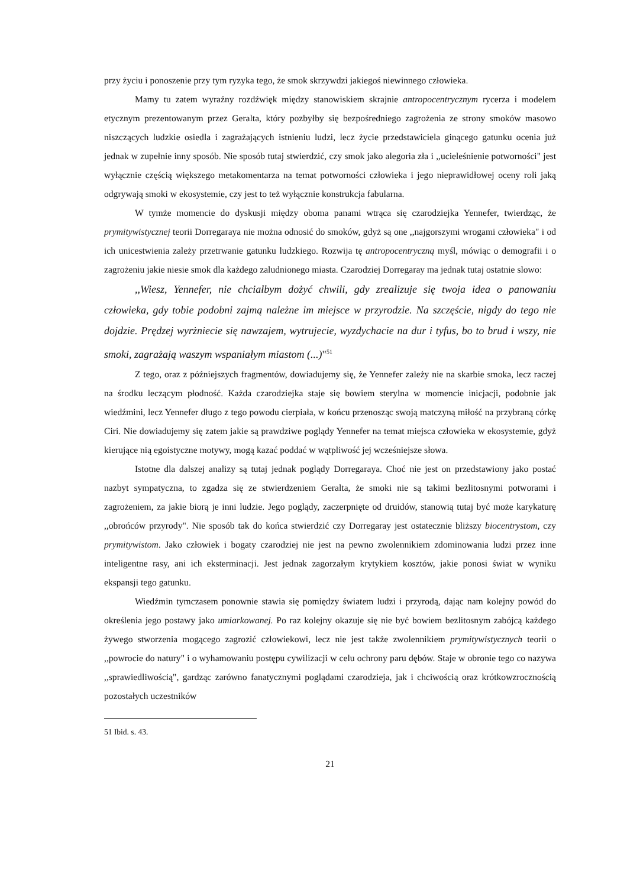przy życiu i ponoszenie przy tym ryzyka tego, że smok skrzywdzi jakiegoś niewinnego człowieka.
Mamy tu zatem wyraźny rozdźwięk między stanowiskiem skrajnie antropocentrycznym rycerza i modelem etycznym prezentowanym przez Geralta, który pozbyłby się bezpośredniego zagrożenia ze strony smoków masowo niszczących ludzkie osiedla i zagrażających istnieniu ludzi, lecz życie przedstawiciela ginącego gatunku ocenia już jednak w zupełnie inny sposób. Nie sposób tutaj stwierdzić, czy smok jako alegoria zła i ,,ucieleśnienie potworności" jest wyłącznie częścią większego metakomentarza na temat potworności człowieka i jego nieprawidłowej oceny roli jaką odgrywają smoki w ekosystemie, czy jest to też wyłącznie konstrukcja fabularna.
W tymże momencie do dyskusji między oboma panami wtrąca się czarodziejka Yennefer, twierdząc, że prymitywistycznej teorii Dorregaraya nie można odnosić do smoków, gdyż są one ,,najgorszymi wrogami człowieka" i od ich unicestwienia zależy przetrwanie gatunku ludzkiego. Rozwija tę antropocentryczną myśl, mówiąc o demografii i o zagrożeniu jakie niesie smok dla każdego zaludnionego miasta. Czarodziej Dorregaray ma jednak tutaj ostatnie slowo:
,,Wiesz, Yennefer, nie chciałbym dożyć chwili, gdy zrealizuje się twoja idea o panowaniu człowieka, gdy tobie podobni zajmą należne im miejsce w przyrodzie. Na szczęście, nigdy do tego nie dojdzie. Prędzej wyrżniecie się nawzajem, wytrujecie, wyzdychacie na dur i tyfus, bo to brud i wszy, nie smoki, zagrażają waszym wspaniałym miastom (...)"<sup>51</sup>
Z tego, oraz z późniejszych fragmentów, dowiadujemy się, że Yennefer zależy nie na skarbie smoka, lecz raczej na środku leczącym płodność. Każda czarodziejka staje się bowiem sterylna w momencie inicjacji, podobnie jak wiedźmini, lecz Yennefer długo z tego powodu cierpiała, w końcu przenosząc swoją matczyną miłość na przybraną córkę Ciri. Nie dowiadujemy się zatem jakie są prawdziwe poglądy Yennefer na temat miejsca człowieka w ekosystemie, gdyż kierujące nią egoistyczne motywy, mogą kazać poddać w wątpliwość jej wcześniejsze słowa.
Istotne dla dalszej analizy są tutaj jednak poglądy Dorregaraya. Choć nie jest on przedstawiony jako postać nazbyt sympatyczna, to zgadza się ze stwierdzeniem Geralta, że smoki nie są takimi bezlitosnymi potworami i zagrożeniem, za jakie biorą je inni ludzie. Jego poglądy, zaczerpnięte od druidów, stanowią tutaj być może karykaturę ,,obrońców przyrody". Nie sposób tak do końca stwierdzić czy Dorregaray jest ostatecznie bliższy biocentrystom, czy prymitywistom. Jako człowiek i bogaty czarodziej nie jest na pewno zwolennikiem zdominowania ludzi przez inne inteligentne rasy, ani ich eksterminacji. Jest jednak zagorzałym krytykiem kosztów, jakie ponosi świat w wyniku ekspansji tego gatunku.
Wiedźmin tymczasem ponownie stawia się pomiędzy światem ludzi i przyrodą, dając nam kolejny powód do określenia jego postawy jako umiarkowanej. Po raz kolejny okazuje się nie być bowiem bezlitosnym zabójcą każdego żywego stworzenia mogącego zagrozić człowiekowi, lecz nie jest także zwolennikiem prymitywistycznych teorii o ,,powrocie do natury" i o wyhamowaniu postępu cywilizacji w celu ochrony paru dębów. Staje w obronie tego co nazywa ,,sprawiedliwością", gardząc zarówno fanatycznymi poglądami czarodzieja, jak i chciwością oraz krótkowzrocznością pozostałych uczestników
51 Ibid. s. 43.
21